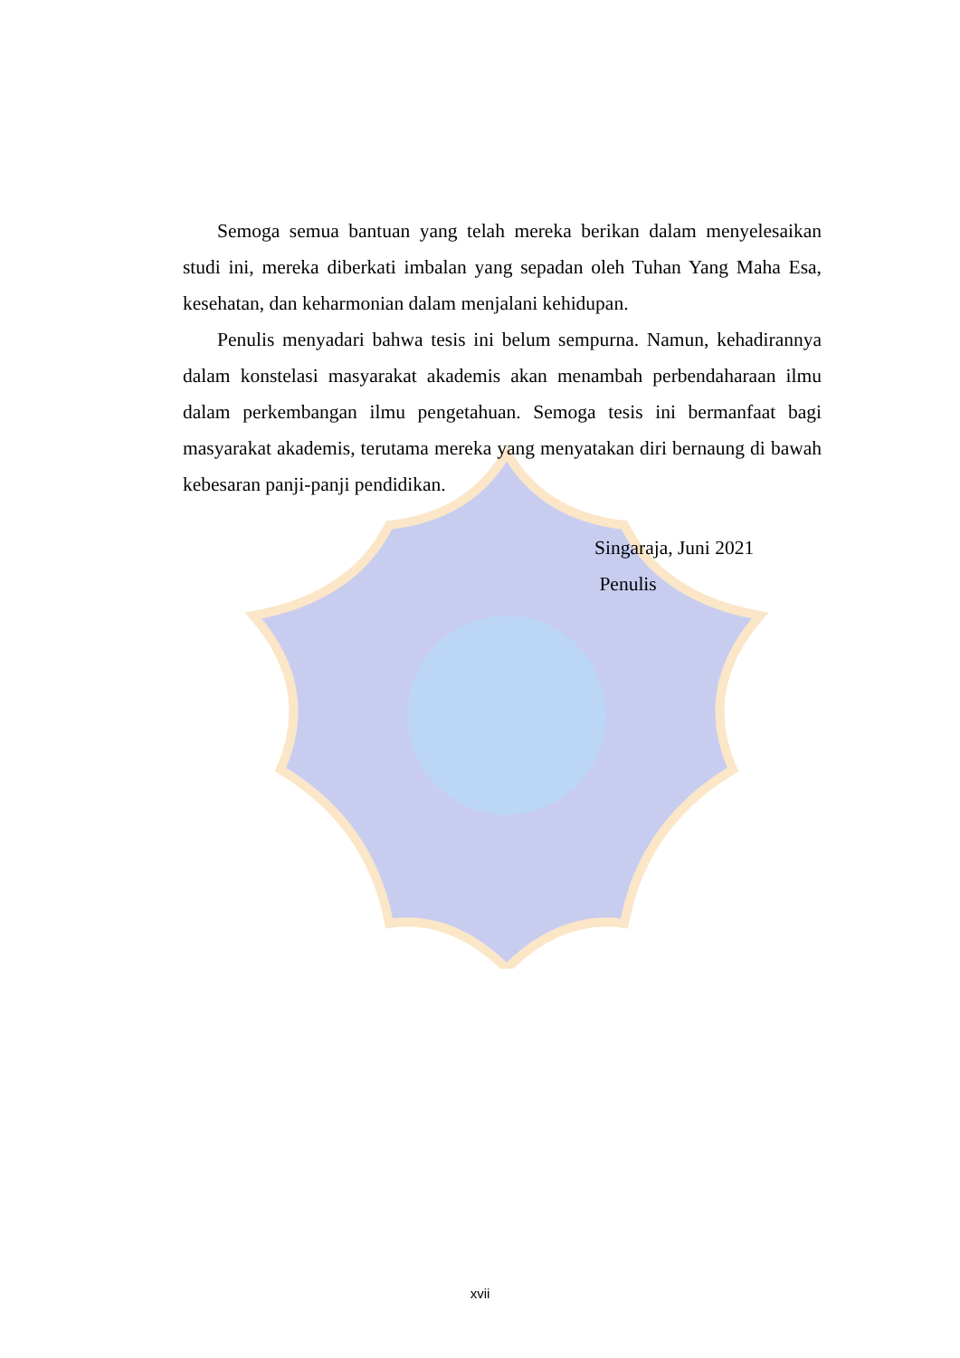Semoga semua bantuan yang telah mereka berikan dalam menyelesaikan studi ini, mereka diberkati imbalan yang sepadan oleh Tuhan Yang Maha Esa, kesehatan, dan keharmonian dalam menjalani kehidupan.
Penulis menyadari bahwa tesis ini belum sempurna. Namun, kehadirannya dalam konstelasi masyarakat akademis akan menambah perbendaharaan ilmu dalam perkembangan ilmu pengetahuan. Semoga tesis ini bermanfaat bagi masyarakat akademis, terutama mereka yang menyatakan diri bernaung di bawah kebesaran panji-panji pendidikan.
Singaraja, Juni 2021
Penulis
xvii